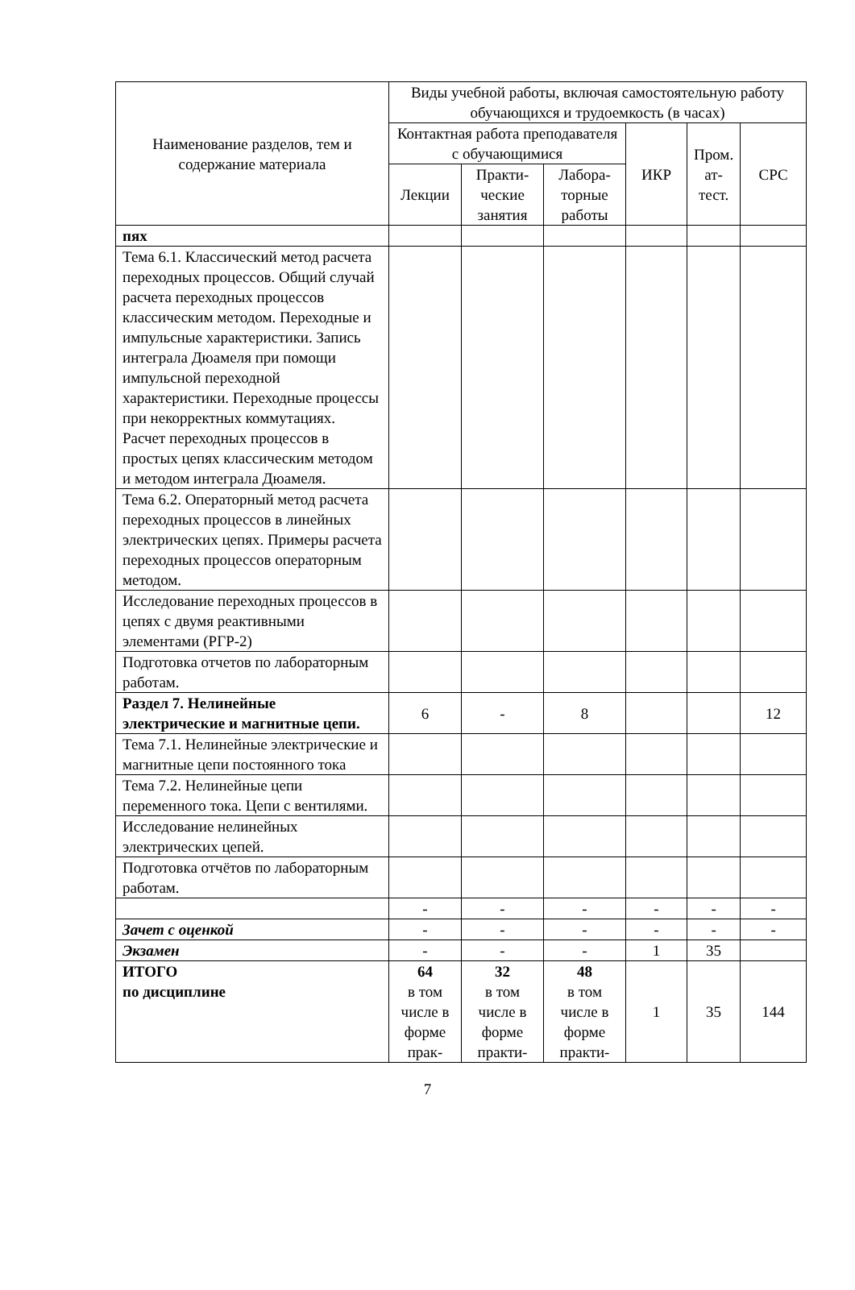| Наименование разделов, тем и содержание материала | Виды учебной работы, включая самостоятельную работу обучающихся и трудоемкость (в часах) | | | | | |
| --- | --- | --- | --- | --- | --- | --- |
| | Контактная работа преподавателя с обучающимися | | | ИКР | Пром. ат-тест. | СРС |
| | Лекции | Практи-ческие занятия | Лабора-торные работы | | | |
| пях | | | | | | |
| Тема 6.1. Классический метод расчета переходных процессов. Общий случай расчета переходных процессов классическим методом. Переходные и импульсные характеристики. Запись интеграла Дюамеля при помощи импульсной переходной характеристики. Переходные процессы при некорректных коммутациях. Расчет переходных процессов в простых цепях классическим методом и методом интеграла Дюамеля. | | | | | | |
| Тема 6.2. Операторный метод расчета переходных процессов в линейных электрических цепях. Примеры расчета переходных процессов операторным методом. | | | | | | |
| Исследование переходных процессов в цепях с двумя реактивными элементами (РГР-2) | | | | | | |
| Подготовка отчетов по лабораторным работам. | | | | | | |
| Раздел 7. Нелинейные электрические и магнитные цепи. | 6 | - | 8 | | | 12 |
| Тема 7.1. Нелинейные электрические и магнитные цепи постоянного тока | | | | | | |
| Тема 7.2. Нелинейные цепи переменного тока. Цепи с вентилями. | | | | | | |
| Исследование нелинейных электрических цепей. | | | | | | |
| Подготовка отчётов по лабораторным работам. | | | | | | |
| | - | - | - | - | - | - |
| Зачет с оценкой | - | - | - | - | - | - |
| Экзамен | - | - | - | 1 | 35 | |
| ИТОГО по дисциплине | 64 в том числе в форме прак- | 32 в том числе в форме практи- | 48 в том числе в форме практи- | 1 | 35 | 144 |
7